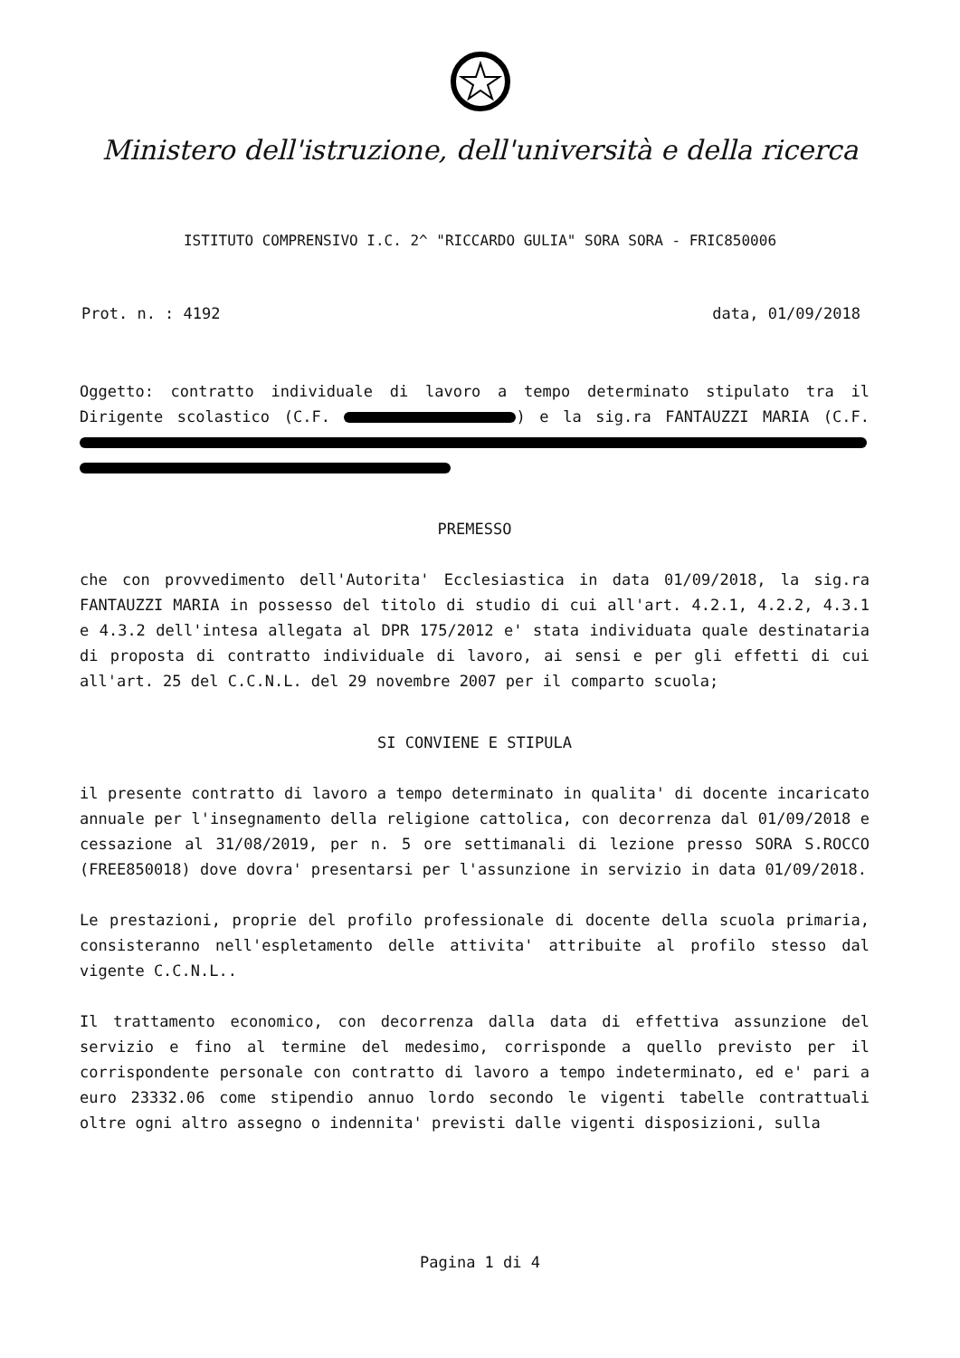Ministero dell'istruzione, dell'università e della ricerca
ISTITUTO COMPRENSIVO I.C. 2^ "RICCARDO GULIA" SORA SORA - FRIC850006
Prot. n. : 4192 data, 01/09/2018
Oggetto: contratto individuale di lavoro a tempo determinato stipulato tra il Dirigente scolastico (C.F. ) e la sig.ra FANTAUZZI MARIA (C.F.
PREMESSO
che con provvedimento dell'Autorita' Ecclesiastica in data 01/09/2018, la sig.ra FANTAUZZI MARIA in possesso del titolo di studio di cui all'art. 4.2.1, 4.2.2, 4.3.1 e 4.3.2 dell'intesa allegata al DPR 175/2012 e' stata individuata quale destinataria di proposta di contratto individuale di lavoro, ai sensi e per gli effetti di cui all'art. 25 del C.C.N.L. del 29 novembre 2007 per il comparto scuola;
SI CONVIENE E STIPULA
il presente contratto di lavoro a tempo determinato in qualita' di docente incaricato annuale per l'insegnamento della religione cattolica, con decorrenza dal 01/09/2018 e cessazione al 31/08/2019, per n. 5 ore settimanali di lezione presso SORA S.ROCCO (FREE850018) dove dovra' presentarsi per l'assunzione in servizio in data 01/09/2018.
Le prestazioni, proprie del profilo professionale di docente della scuola primaria, consisteranno nell'espletamento delle attivita' attribuite al profilo stesso dal vigente C.C.N.L..
Il trattamento economico, con decorrenza dalla data di effettiva assunzione del servizio e fino al termine del medesimo, corrisponde a quello previsto per il corrispondente personale con contratto di lavoro a tempo indeterminato, ed e' pari a euro 23332.06 come stipendio annuo lordo secondo le vigenti tabelle contrattuali oltre ogni altro assegno o indennita' previsti dalle vigenti disposizioni, sulla
Pagina 1 di 4